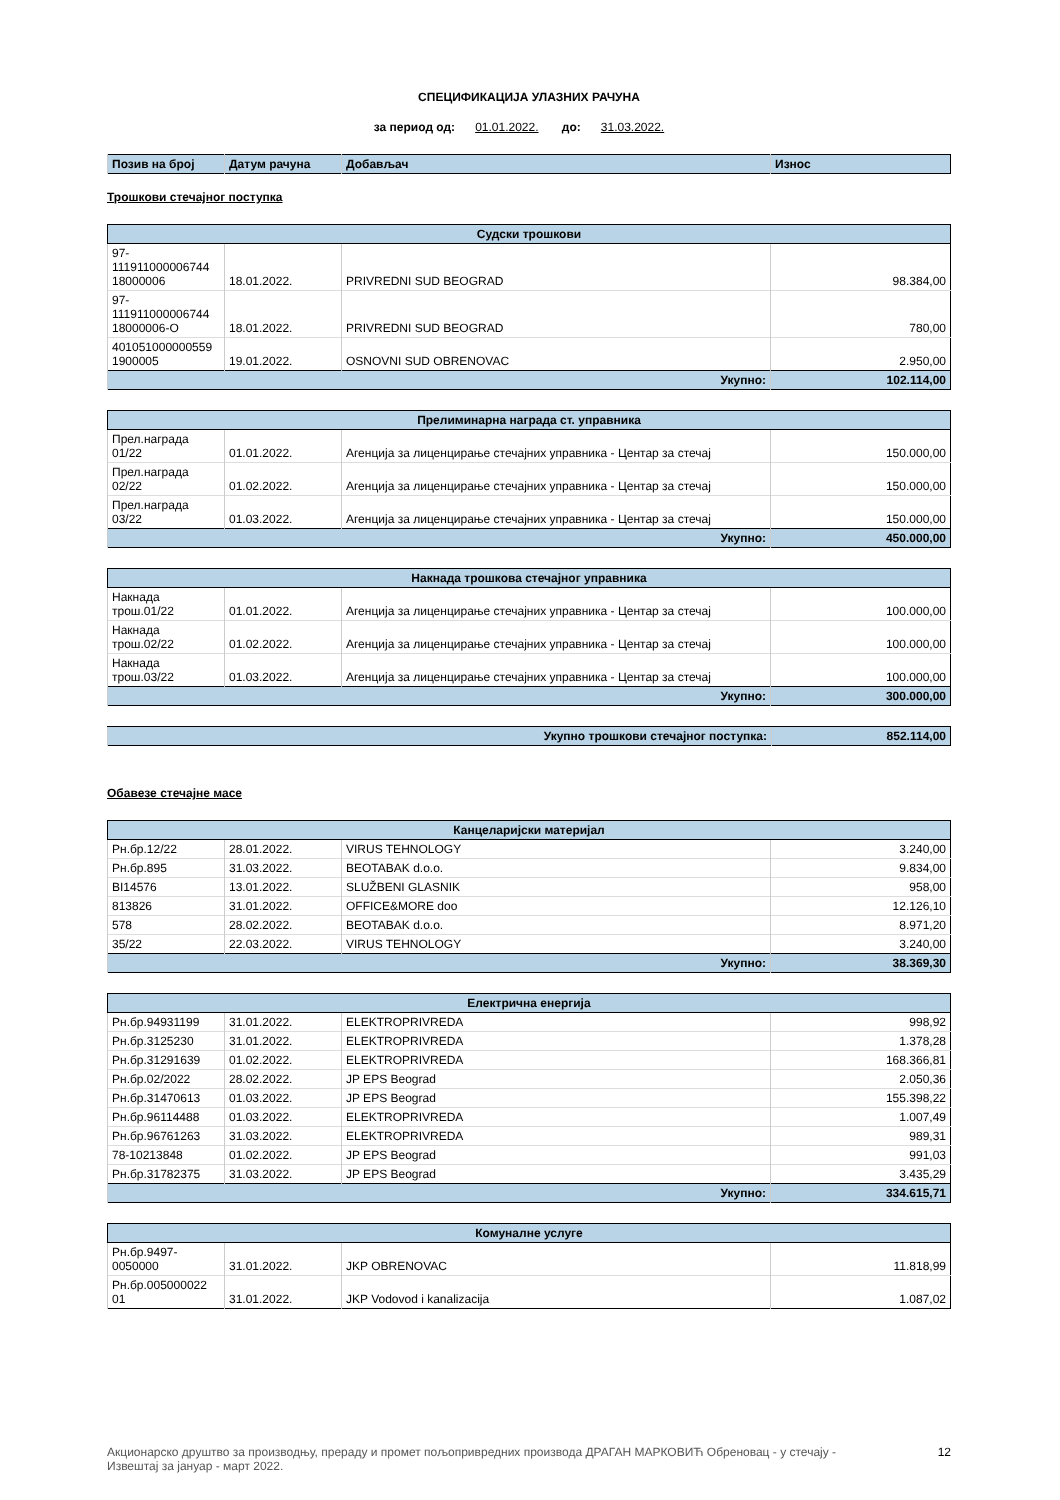СПЕЦИФИКАЦИЈА УЛАЗНИХ РАЧУНА
за период од: 01.01.2022. до: 31.03.2022.
| Позив на број | Датум рачуна | Добављач | Износ |
| --- | --- | --- | --- |
Трошкови стечајног поступка
| Судски трошкови | | | |
| --- | --- | --- | --- |
| 97- 111911000006744 18000006 | 18.01.2022. | PRIVREDNI SUD BEOGRAD | 98.384,00 |
| 97- 111911000006744 18000006-O | 18.01.2022. | PRIVREDNI SUD BEOGRAD | 780,00 |
| 401051000000559 1900005 | 19.01.2022. | OSNOVNI SUD OBRENOVAC | 2.950,00 |
| Укупно: | | | 102.114,00 |
| Прелиминарна награда ст. управника | | | |
| --- | --- | --- | --- |
| Прел.награда 01/22 | 01.01.2022. | Агенција за лиценцирање стечајних управника - Центар за стечај | 150.000,00 |
| Прел.награда 02/22 | 01.02.2022. | Агенција за лиценцирање стечајних управника - Центар за стечај | 150.000,00 |
| Прел.награда 03/22 | 01.03.2022. | Агенција за лиценцирање стечајних управника - Центар за стечај | 150.000,00 |
| Укупно: | | | 450.000,00 |
| Накнада трошкова стечајног управника | | | |
| --- | --- | --- | --- |
| Накнада трош.01/22 | 01.01.2022. | Агенција за лиценцирање стечајних управника - Центар за стечај | 100.000,00 |
| Накнада трош.02/22 | 01.02.2022. | Агенција за лиценцирање стечајних управника - Центар за стечај | 100.000,00 |
| Накнада трош.03/22 | 01.03.2022. | Агенција за лиценцирање стечајних управника - Центар за стечај | 100.000,00 |
| Укупно: | | | 300.000,00 |
| Укупно трошкови стечајног поступка: | 852.114,00 |
Обавезе стечајне масе
| Канцеларијски материјал | | | |
| --- | --- | --- | --- |
| Рн.бр.12/22 | 28.01.2022. | VIRUS TEHNOLOGY | 3.240,00 |
| Рн.бр.895 | 31.03.2022. | BEOTABAK d.o.o. | 9.834,00 |
| BI14576 | 13.01.2022. | SLUŽBENI GLASNIK | 958,00 |
| 813826 | 31.01.2022. | OFFICE&MORE doo | 12.126,10 |
| 578 | 28.02.2022. | BEOTABAK d.o.o. | 8.971,20 |
| 35/22 | 22.03.2022. | VIRUS TEHNOLOGY | 3.240,00 |
| Укупно: | | | 38.369,30 |
| Електрична енергија | | | |
| --- | --- | --- | --- |
| Рн.бр.94931199 | 31.01.2022. | ELEKTROPRIVREDA | 998,92 |
| Рн.бр.3125230 | 31.01.2022. | ELEKTROPRIVREDA | 1.378,28 |
| Рн.бр.31291639 | 01.02.2022. | ELEKTROPRIVREDA | 168.366,81 |
| Рн.бр.02/2022 | 28.02.2022. | JP EPS Beograd | 2.050,36 |
| Рн.бр.31470613 | 01.03.2022. | JP EPS Beograd | 155.398,22 |
| Рн.бр.96114488 | 01.03.2022. | ELEKTROPRIVREDA | 1.007,49 |
| Рн.бр.96761263 | 31.03.2022. | ELEKTROPRIVREDA | 989,31 |
| 78-10213848 | 01.02.2022. | JP EPS Beograd | 991,03 |
| Рн.бр.31782375 | 31.03.2022. | JP EPS Beograd | 3.435,29 |
| Укупно: | | | 334.615,71 |
| Комуналне услуге | | | |
| --- | --- | --- | --- |
| Рн.бр.9497- 0050000 | 31.01.2022. | JKP OBRENOVAC | 11.818,99 |
| Рн.бр.005000022 01 | 31.01.2022. | JKP Vodovod i kanalizacija | 1.087,02 |
Акционарско друштво за производњу, прераду и промет пољопривредних производа ДРАГАН МАРКОВИЋ Обреновац - у стечају -
Извештај за јануар - март 2022.
12